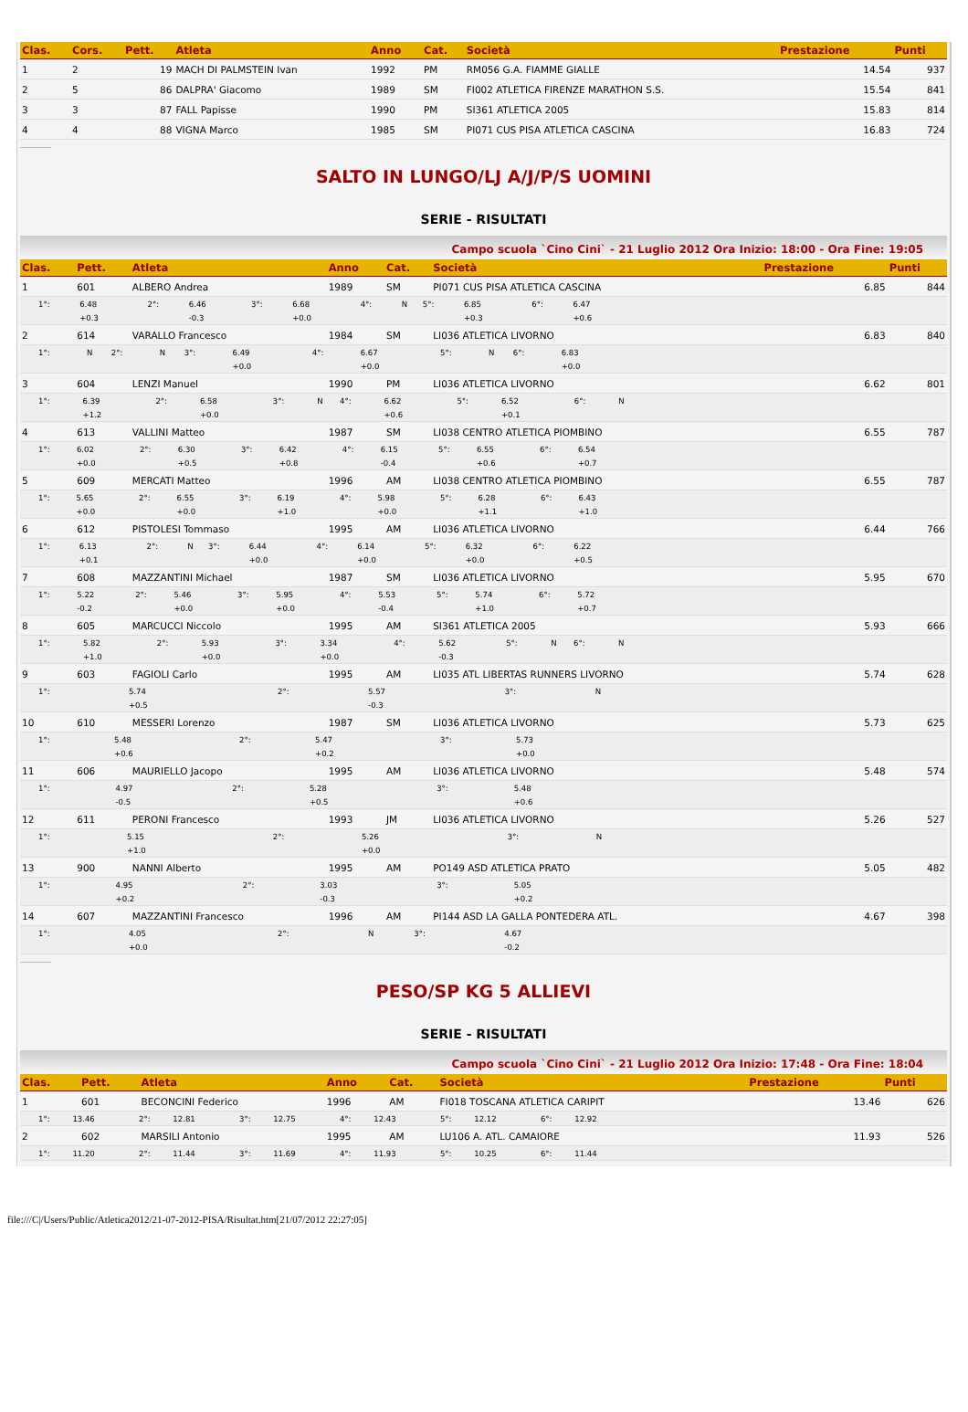| Clas. | Cors. | Pett. | Atleta | Anno | Cat. | Società | Prestazione | Punti |
| --- | --- | --- | --- | --- | --- | --- | --- | --- |
| 1 | 2 | 19 | MACH DI PALMSTEIN Ivan | 1992 | PM | RM056 G.A. FIAMME GIALLE | 14.54 | 937 |
| 2 | 5 | 86 | DALPRA' Giacomo | 1989 | SM | FI002 ATLETICA FIRENZE MARATHON S.S. | 15.54 | 841 |
| 3 | 3 | 87 | FALL Papisse | 1990 | PM | SI361 ATLETICA 2005 | 15.83 | 814 |
| 4 | 4 | 88 | VIGNA Marco | 1985 | SM | PI071 CUS PISA ATLETICA CASCINA | 16.83 | 724 |
SALTO IN LUNGO/LJ A/J/P/S UOMINI
SERIE - RISULTATI
Campo scuola `Cino Cini` - 21 Luglio 2012 Ora Inizio: 18:00 - Ora Fine: 19:05
| Clas. | Pett. | Atleta | Anno | Cat. | Società | Prestazione | Punti |
| --- | --- | --- | --- | --- | --- | --- | --- |
| 1 | 601 | ALBERO Andrea | 1989 | SM | PI071 CUS PISA ATLETICA CASCINA | 6.85 | 844 |
| / 1°: / 6.48 / 2°: / 6.46 / 3°: / 6.68 / 4°: / N / 5°: / 6.85 / 6°: / 6.47 / / / +0.3 / / -0.3 / / +0.0 / / / / +0.3 / / +0.6 / | | | | | | | |
| 2 | 614 | VARALLO Francesco | 1984 | SM | LI036 ATLETICA LIVORNO | 6.83 | 840 |
| / 1°: / N / 2°: / N / 3°: / 6.49 / 4°: / 6.67 / 5°: / N / 6°: / 6.83 / / / / / / / +0.0 / / +0.0 / / / / +0.0 / | | | | | | | |
| 3 | 604 | LENZI Manuel | 1990 | PM | LI036 ATLETICA LIVORNO | 6.62 | 801 |
| / 1°: / 6.39 / 2°: / 6.58 / 3°: / N / 4°: / 6.62 / 5°: / 6.52 / 6°: / N / / / +1.2 / / +0.0 / / / / +0.6 / / +0.1 / / / | | | | | | | |
| 4 | 613 | VALLINI Matteo | 1987 | SM | LI038 CENTRO ATLETICA PIOMBINO | 6.55 | 787 |
| / 1°: / 6.02 / 2°: / 6.30 / 3°: / 6.42 / 4°: / 6.15 / 5°: / 6.55 / 6°: / 6.54 / / / +0.0 / / +0.5 / / +0.8 / / -0.4 / / +0.6 / / +0.7 / | | | | | | | |
| 5 | 609 | MERCATI Matteo | 1996 | AM | LI038 CENTRO ATLETICA PIOMBINO | 6.55 | 787 |
| / 1°: / 5.65 / 2°: / 6.55 / 3°: / 6.19 / 4°: / 5.98 / 5°: / 6.28 / 6°: / 6.43 / / / +0.0 / / +0.0 / / +1.0 / / +0.0 / / +1.1 / / +1.0 / | | | | | | | |
| 6 | 612 | PISTOLESI Tommaso | 1995 | AM | LI036 ATLETICA LIVORNO | 6.44 | 766 |
| / 1°: / 6.13 / 2°: / N / 3°: / 6.44 / 4°: / 6.14 / 5°: / 6.32 / 6°: / 6.22 / / / +0.1 / / / / +0.0 / / +0.0 / / +0.0 / / +0.5 / | | | | | | | |
| 7 | 608 | MAZZANTINI Michael | 1987 | SM | LI036 ATLETICA LIVORNO | 5.95 | 670 |
| / 1°: / 5.22 / 2°: / 5.46 / 3°: / 5.95 / 4°: / 5.53 / 5°: / 5.74 / 6°: / 5.72 / / / -0.2 / / +0.0 / / +0.0 / / -0.4 / / +1.0 / / +0.7 / | | | | | | | |
| 8 | 605 | MARCUCCI Niccolo | 1995 | AM | SI361 ATLETICA 2005 | 5.93 | 666 |
| / 1°: / 5.82 / 2°: / 5.93 / 3°: / 3.34 / 4°: / 5.62 / 5°: / N / 6°: / N / / / +1.0 / / +0.0 / / +0.0 / / -0.3 / / / / / | | | | | | | |
| 9 | 603 | FAGIOLI Carlo | 1995 | AM | LI035 ATL LIBERTAS RUNNERS LIVORNO | 5.74 | 628 |
| / 1°: / 5.74 / 2°: / 5.57 / 3°: / N / / / / / / / / / +0.5 / / -0.3 / / / / / / / / / | | | | | | | |
| 10 | 610 | MESSERI Lorenzo | 1987 | SM | LI036 ATLETICA LIVORNO | 5.73 | 625 |
| / 1°: / 5.48 / 2°: / 5.47 / 3°: / 5.73 / / / / / / / / / +0.6 / / +0.2 / / +0.0 / / / / / / / | | | | | | | |
| 11 | 606 | MAURIELLO Jacopo | 1995 | AM | LI036 ATLETICA LIVORNO | 5.48 | 574 |
| / 1°: / 4.97 / 2°: / 5.28 / 3°: / 5.48 / / / / / / / / / -0.5 / / +0.5 / / +0.6 / / / / / / / | | | | | | | |
| 12 | 611 | PERONI Francesco | 1993 | JM | LI036 ATLETICA LIVORNO | 5.26 | 527 |
| / 1°: / 5.15 / 2°: / 5.26 / 3°: / N / / / / / / / / / +1.0 / / +0.0 / / / / / / / / / | | | | | | | |
| 13 | 900 | NANNI Alberto | 1995 | AM | PO149 ASD ATLETICA PRATO | 5.05 | 482 |
| / 1°: / 4.95 / 2°: / 3.03 / 3°: / 5.05 / / / / / / / / / +0.2 / / -0.3 / / +0.2 / / / / / / / | | | | | | | |
| 14 | 607 | MAZZANTINI Francesco | 1996 | AM | PI144 ASD LA GALLA PONTEDERA ATL. | 4.67 | 398 |
| / 1°: / 4.05 / 2°: / N / 3°: / 4.67 / / / / / / / / / +0.0 / / / / -0.2 / / / / / / / | | | | | | | |
PESO/SP KG 5 ALLIEVI
SERIE - RISULTATI
Campo scuola `Cino Cini` - 21 Luglio 2012 Ora Inizio: 17:48 - Ora Fine: 18:04
| Clas. | Pett. | Atleta | Anno | Cat. | Società | Prestazione | Punti |
| --- | --- | --- | --- | --- | --- | --- | --- |
| 1 | 601 | BECONCINI Federico | 1996 | AM | FI018 TOSCANA ATLETICA CARIPIT | 13.46 | 626 |
| / 1°: / 13.46 / 2°: / 12.81 / 3°: / 12.75 / 4°: / 12.43 / 5°: / 12.12 / 6°: / 12.92 / | | | | | | | |
| 2 | 602 | MARSILI Antonio | 1995 | AM | LU106 A. ATL. CAMAIORE | 11.93 | 526 |
| / 1°: / 11.20 / 2°: / 11.44 / 3°: / 11.69 / 4°: / 11.93 / 5°: / 10.25 / 6°: / 11.44 / | | | | | | | |
file:///C|/Users/Public/Atletica2012/21-07-2012-PISA/Risultat.htm[21/07/2012 22:27:05]